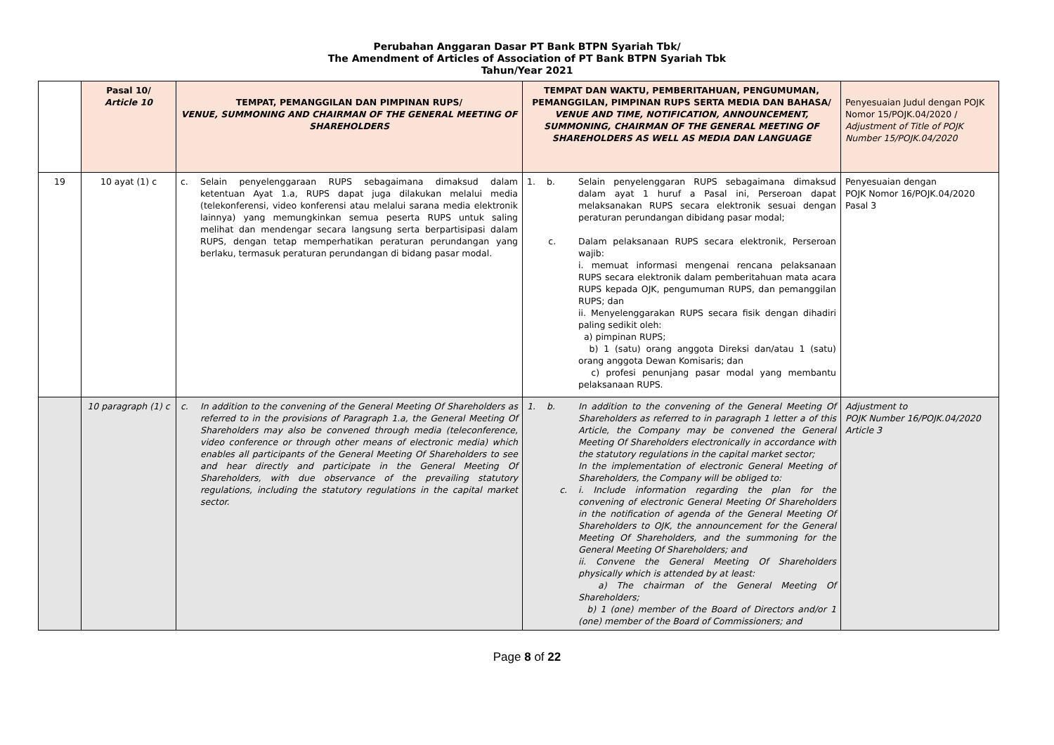Perubahan Anggaran Dasar PT Bank BTPN Syariah Tbk/
The Amendment of Articles of Association of PT Bank BTPN Syariah Tbk
Tahun/Year 2021
| | Pasal 10/ Article 10 | TEMPAT, PEMANGGILAN DAN PIMPINAN RUPS/ VENUE, SUMMONING AND CHAIRMAN OF THE GENERAL MEETING OF SHAREHOLDERS | TEMPAT DAN WAKTU, PEMBERITAHUAN, PENGUMUMAN, PEMANGGILAN, PIMPINAN RUPS SERTA MEDIA DAN BAHASA/ VENUE AND TIME, NOTIFICATION, ANNOUNCEMENT, SUMMONING, CHAIRMAN OF THE GENERAL MEETING OF SHAREHOLDERS AS WELL AS MEDIA DAN LANGUAGE | Penyesuaian Judul dengan POJK Nomor 15/POJK.04/2020 / Adjustment of Title of POJK Number 15/POJK.04/2020 |
| 19 | 10 ayat (1) c | c. Selain penyelenggaraan RUPS sebagaimana dimaksud dalam ketentuan Ayat 1.a, RUPS dapat juga dilakukan melalui media (telekonferensi, video konferensi atau melalui sarana media elektronik lainnya) yang memungkinkan semua peserta RUPS untuk saling melihat dan mendengar secara langsung serta berpartisipasi dalam RUPS, dengan tetap memperhatikan peraturan perundangan yang berlaku, termasuk peraturan perundangan di bidang pasar modal. | 1. b. Selain penyelenggaran RUPS sebagaimana dimaksud dalam ayat 1 huruf a Pasal ini, Perseroan dapat melaksanakan RUPS secara elektronik sesuai dengan peraturan perundangan dibidang pasar modal; c. Dalam pelaksanaan RUPS secara elektronik, Perseroan wajib: i. memuat informasi mengenai rencana pelaksanaan RUPS secara elektronik dalam pemberitahuan mata acara RUPS kepada OJK, pengumuman RUPS, dan pemanggilan RUPS; dan ii. Menyelenggarakan RUPS secara fisik dengan dihadiri paling sedikit oleh: a) pimpinan RUPS; b) 1 (satu) orang anggota Direksi dan/atau 1 (satu) orang anggota Dewan Komisaris; dan c) profesi penunjang pasar modal yang membantu pelaksanaan RUPS. | Penyesuaian dengan POJK Nomor 16/POJK.04/2020 Pasal 3 |
| | 10 paragraph (1) c | c. In addition to the convening of the General Meeting Of Shareholders as referred to in the provisions of Paragraph 1.a, the General Meeting Of Shareholders may also be convened through media (teleconference, video conference or through other means of electronic media) which enables all participants of the General Meeting Of Shareholders to see and hear directly and participate in the General Meeting Of Shareholders, with due observance of the prevailing statutory regulations, including the statutory regulations in the capital market sector. | 1. b. In addition to the convening of the General Meeting Of Shareholders as referred to in paragraph 1 letter a of this Article, the Company may be convened the General Meeting Of Shareholders electronically in accordance with the statutory regulations in the capital market sector; In the implementation of electronic General Meeting of Shareholders, the Company will be obliged to: c. i. Include information regarding the plan for the convening of electronic General Meeting Of Shareholders in the notification of agenda of the General Meeting Of Shareholders to OJK, the announcement for the General Meeting Of Shareholders, and the summoning for the General Meeting Of Shareholders; and ii. Convene the General Meeting Of Shareholders physically which is attended by at least: a) The chairman of the General Meeting Of Shareholders; b) 1 (one) member of the Board of Directors and/or 1 (one) member of the Board of Commissioners; and | Adjustment to POJK Number 16/POJK.04/2020 Article 3 |
Page 8 of 22